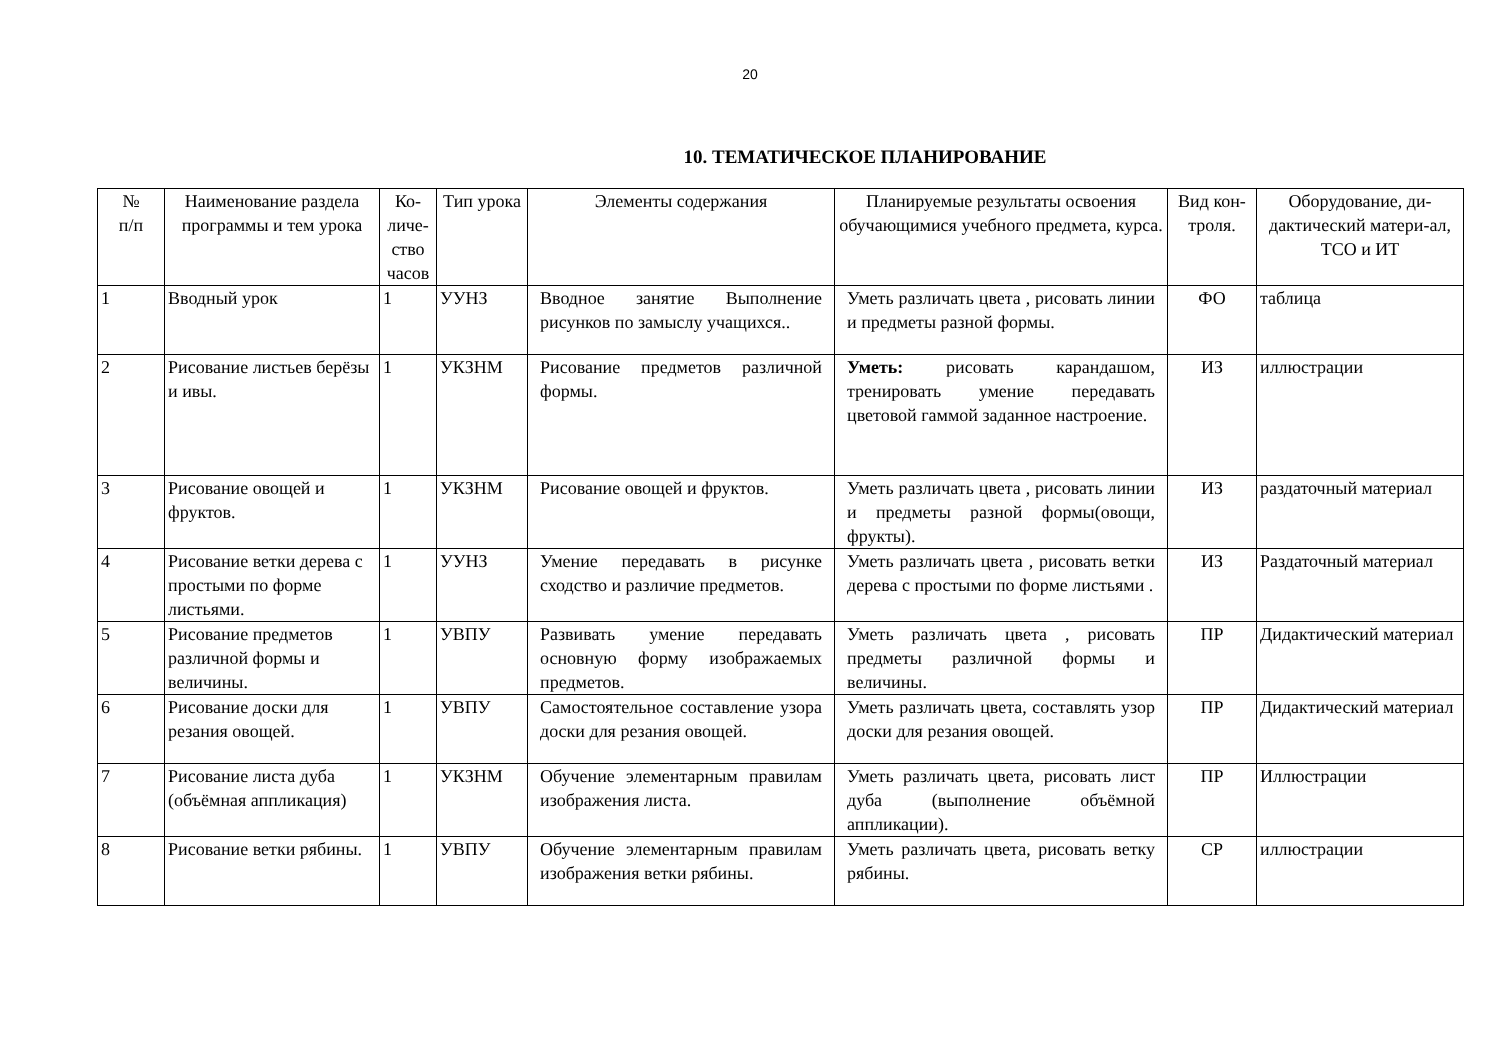20
10. ТЕМАТИЧЕСКОЕ ПЛАНИРОВАНИЕ
| № п/п | Наименование раздела программы и тем урока | Ко-личе-ство часов | Тип урока | Элементы содержания | Планируемые результаты освоения обучающимися учебного предмета, курса. | Вид кон-троля. | Оборудование, ди-дактический матери-ал, ТСО и ИТ |
| --- | --- | --- | --- | --- | --- | --- | --- |
| 1 | Вводный урок | 1 | УУНЗ | Вводное занятие Выполнение рисунков по замыслу учащихся.. | Уметь различать цвета , рисовать линии и предметы разной формы. | ФО | таблица |
| 2 | Рисование листьев берёзы и ивы. | 1 | УКЗНМ | Рисование предметов различной формы. | Уметь: рисовать карандашом, тренировать умение передавать цветовой гаммой заданное настроение. | ИЗ | иллюстрации |
| 3 | Рисование овощей и фруктов. | 1 | УКЗНМ | Рисование овощей и фруктов. | Уметь различать цвета , рисовать линии и предметы разной формы(овощи, фрукты). | ИЗ | раздаточный материал |
| 4 | Рисование ветки дерева с простыми по форме листьями. | 1 | УУНЗ | Умение передавать в рисунке сходство и различие предметов. | Уметь различать цвета , рисовать ветки дерева с простыми по форме листьями . | ИЗ | Раздаточный материал |
| 5 | Рисование предметов различной формы и величины. | 1 | УВПУ | Развивать умение передавать основную форму изображаемых предметов. | Уметь различать цвета , рисовать предметы различной формы и величины. | ПР | Дидактический материал |
| 6 | Рисование доски для резания овощей. | 1 | УВПУ | Самостоятельное составление узора доски для резания овощей. | Уметь различать цвета, составлять узор доски для резания овощей. | ПР | Дидактический материал |
| 7 | Рисование листа дуба (объёмная аппликация) | 1 | УКЗНМ | Обучение элементарным правилам изображения листа. | Уметь различать цвета, рисовать лист дуба (выполнение объёмной аппликации). | ПР | Иллюстрации |
| 8 | Рисование ветки рябины. | 1 | УВПУ | Обучение элементарным правилам изображения ветки рябины. | Уметь различать цвета, рисовать ветку рябины. | СР | иллюстрации |